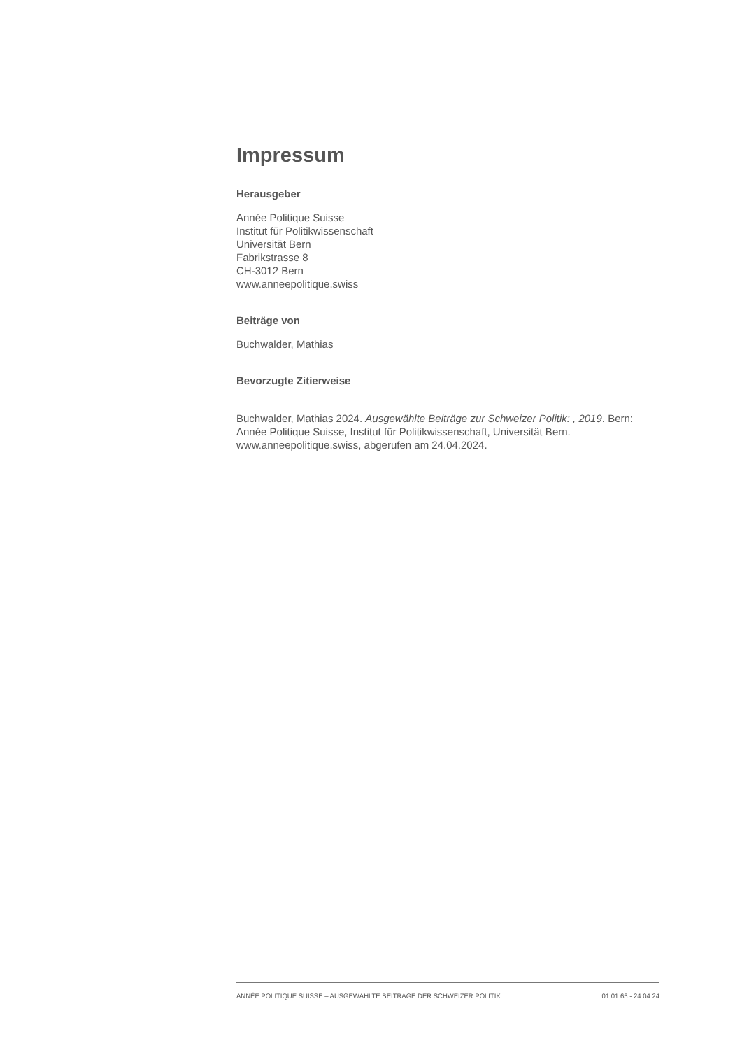Impressum
Herausgeber
Année Politique Suisse
Institut für Politikwissenschaft
Universität Bern
Fabrikstrasse 8
CH-3012 Bern
www.anneepolitique.swiss
Beiträge von
Buchwalder, Mathias
Bevorzugte Zitierweise
Buchwalder, Mathias 2024. Ausgewählte Beiträge zur Schweizer Politik: , 2019. Bern: Année Politique Suisse, Institut für Politikwissenschaft, Universität Bern. www.anneepolitique.swiss, abgerufen am 24.04.2024.
ANNÉE POLITIQUE SUISSE – AUSGEWÄHLTE BEITRÄGE DER SCHWEIZER POLITIK 01.01.65 - 24.04.24